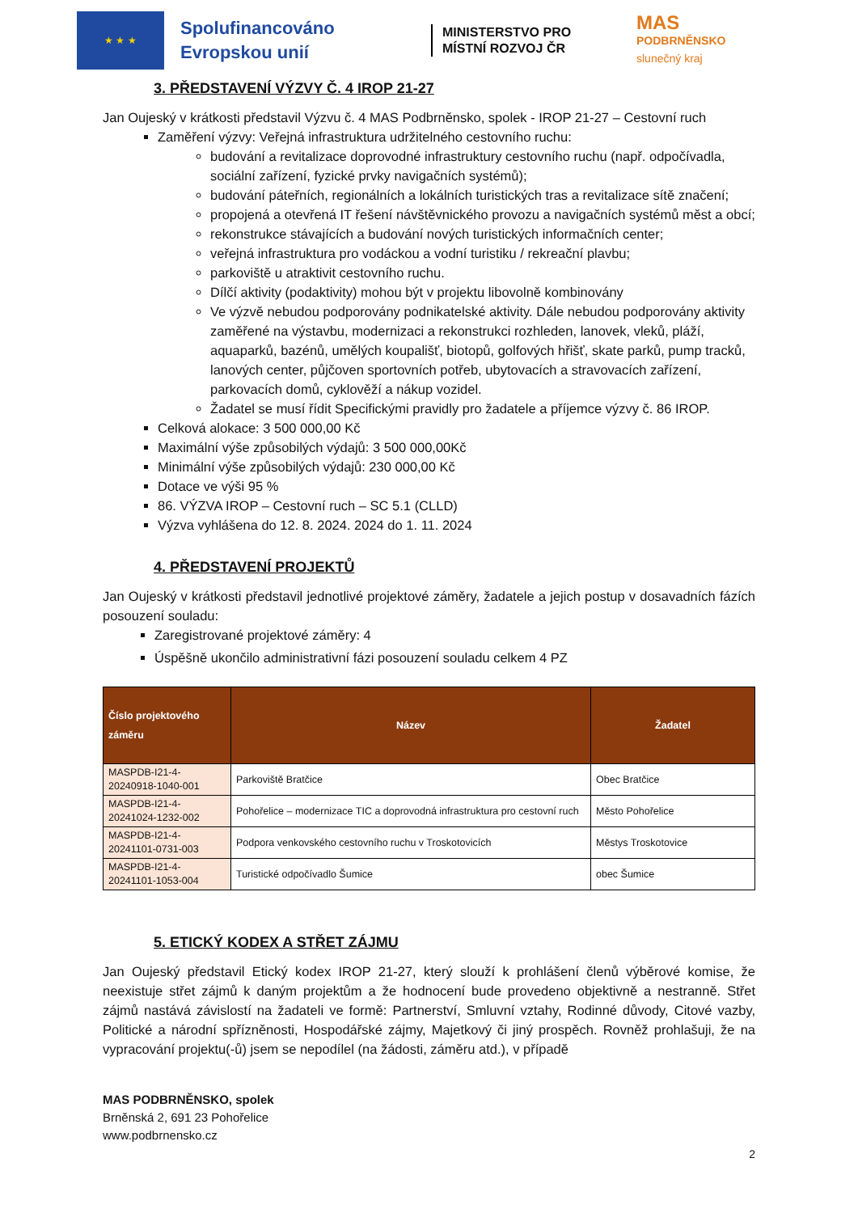★ ★ ★
Spolufinancováno Evropskou unií
MINISTERSTVO PRO MÍSTNÍ ROZVOJ ČR
MAS
PODBRNĚNSKO
slunečný kraj
3. PŘEDSTAVENÍ VÝZVY Č. 4 IROP 21-27
Jan Oujeský v krátkosti představil Výzvu č. 4 MAS Podbrněnsko, spolek - IROP 21-27 – Cestovní ruch
Zaměření výzvy: Veřejná infrastruktura udržitelného cestovního ruchu:
budování a revitalizace doprovodné infrastruktury cestovního ruchu (např. odpočívadla, sociální zařízení, fyzické prvky navigačních systémů);
budování páteřních, regionálních a lokálních turistických tras a revitalizace sítě značení;
propojená a otevřená IT řešení návštěvnického provozu a navigačních systémů měst a obcí;
rekonstrukce stávajících a budování nových turistických informačních center;
veřejná infrastruktura pro vodáckou a vodní turistiku / rekreační plavbu;
parkoviště u atraktivit cestovního ruchu.
Dílčí aktivity (podaktivity) mohou být v projektu libovolně kombinovány
Ve výzvě nebudou podporovány podnikatelské aktivity. Dále nebudou podporovány aktivity zaměřené na výstavbu, modernizaci a rekonstrukci rozhleden, lanovek, vleků, pláží, aquaparků, bazénů, umělých koupališť, biotopů, golfových hřišť, skate parků, pump tracků, lanových center, půjčoven sportovních potřeb, ubytovacích a stravovacích zařízení, parkovacích domů, cyklověží a nákup vozidel.
Žadatel se musí řídit Specifickými pravidly pro žadatele a příjemce výzvy č. 86 IROP.
Celková alokace: 3 500 000,00 Kč
Maximální výše způsobilých výdajů: 3 500 000,00Kč
Minimální výše způsobilých výdajů: 230 000,00 Kč
Dotace ve výši 95 %
86. VÝZVA IROP – Cestovní ruch – SC 5.1 (CLLD)
Výzva vyhlášena do 12. 8. 2024. 2024 do 1. 11. 2024
4. PŘEDSTAVENÍ PROJEKTŮ
Jan Oujeský v krátkosti představil jednotlivé projektové záměry, žadatele a jejich postup v dosavadních fázích posouzení souladu:
Zaregistrované projektové záměry: 4
Úspěšně ukončilo administrativní fázi posouzení souladu celkem 4 PZ
| Číslo projektového záměru | Název | Žadatel |
| --- | --- | --- |
| MASPDB-I21-4-20240918-1040-001 | Parkoviště Bratčice | Obec Bratčice |
| MASPDB-I21-4-20241024-1232-002 | Pohořelice – modernizace TIC a doprovodná infrastruktura pro cestovní ruch | Město Pohořelice |
| MASPDB-I21-4-20241101-0731-003 | Podpora venkovského cestovního ruchu v Troskotovicích | Městys Troskotovice |
| MASPDB-I21-4-20241101-1053-004 | Turistické odpočívadlo Šumice | obec Šumice |
5. ETICKÝ KODEX A STŘET ZÁJMU
Jan Oujeský představil Etický kodex IROP 21-27, který slouží k prohlášení členů výběrové komise, že neexistuje střet zájmů k daným projektům a že hodnocení bude provedeno objektivně a nestranně. Střet zájmů nastává závislostí na žadateli ve formě: Partnerství, Smluvní vztahy, Rodinné důvody, Citové vazby, Politické a národní spřízněnosti, Hospodářské zájmy, Majetkový či jiný prospěch. Rovněž prohlašuji, že na vypracování projektu(-ů) jsem se nepodílel (na žádosti, záměru atd.), v případě
MAS PODBRNĚNSKO, spolek
Brněnská 2, 691 23 Pohořelice
www.podbrnensko.cz
2